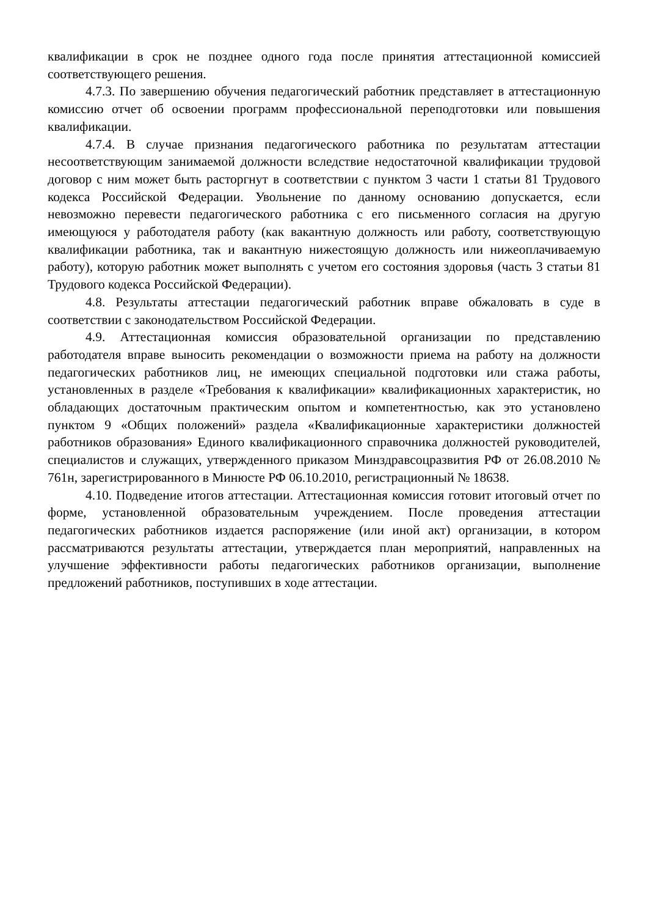квалификации в срок не позднее одного года после принятия аттестационной комиссией соответствующего решения.
4.7.3. По завершению обучения педагогический работник представляет в аттестационную комиссию отчет об освоении программ профессиональной переподготовки или повышения квалификации.
4.7.4. В случае признания педагогического работника по результатам аттестации несоответствующим занимаемой должности вследствие недостаточной квалификации трудовой договор с ним может быть расторгнут в соответствии с пунктом 3 части 1 статьи 81 Трудового кодекса Российской Федерации. Увольнение по данному основанию допускается, если невозможно перевести педагогического работника с его письменного согласия на другую имеющуюся у работодателя работу (как вакантную должность или работу, соответствующую квалификации работника, так и вакантную нижестоящую должность или нижеоплачиваемую работу), которую работник может выполнять с учетом его состояния здоровья (часть 3 статьи 81 Трудового кодекса Российской Федерации).
4.8. Результаты аттестации педагогический работник вправе обжаловать в суде в соответствии с законодательством Российской Федерации.
4.9. Аттестационная комиссия образовательной организации по представлению работодателя вправе выносить рекомендации о возможности приема на работу на должности педагогических работников лиц, не имеющих специальной подготовки или стажа работы, установленных в разделе «Требования к квалификации» квалификационных характеристик, но обладающих достаточным практическим опытом и компетентностью, как это установлено пунктом 9 «Общих положений» раздела «Квалификационные характеристики должностей работников образования» Единого квалификационного справочника должностей руководителей, специалистов и служащих, утвержденного приказом Минздравсоцразвития РФ от 26.08.2010 № 761н, зарегистрированного в Минюсте РФ 06.10.2010, регистрационный № 18638.
4.10. Подведение итогов аттестации. Аттестационная комиссия готовит итоговый отчет по форме, установленной образовательным учреждением. После проведения аттестации педагогических работников издается распоряжение (или иной акт) организации, в котором рассматриваются результаты аттестации, утверждается план мероприятий, направленных на улучшение эффективности работы педагогических работников организации, выполнение предложений работников, поступивших в ходе аттестации.